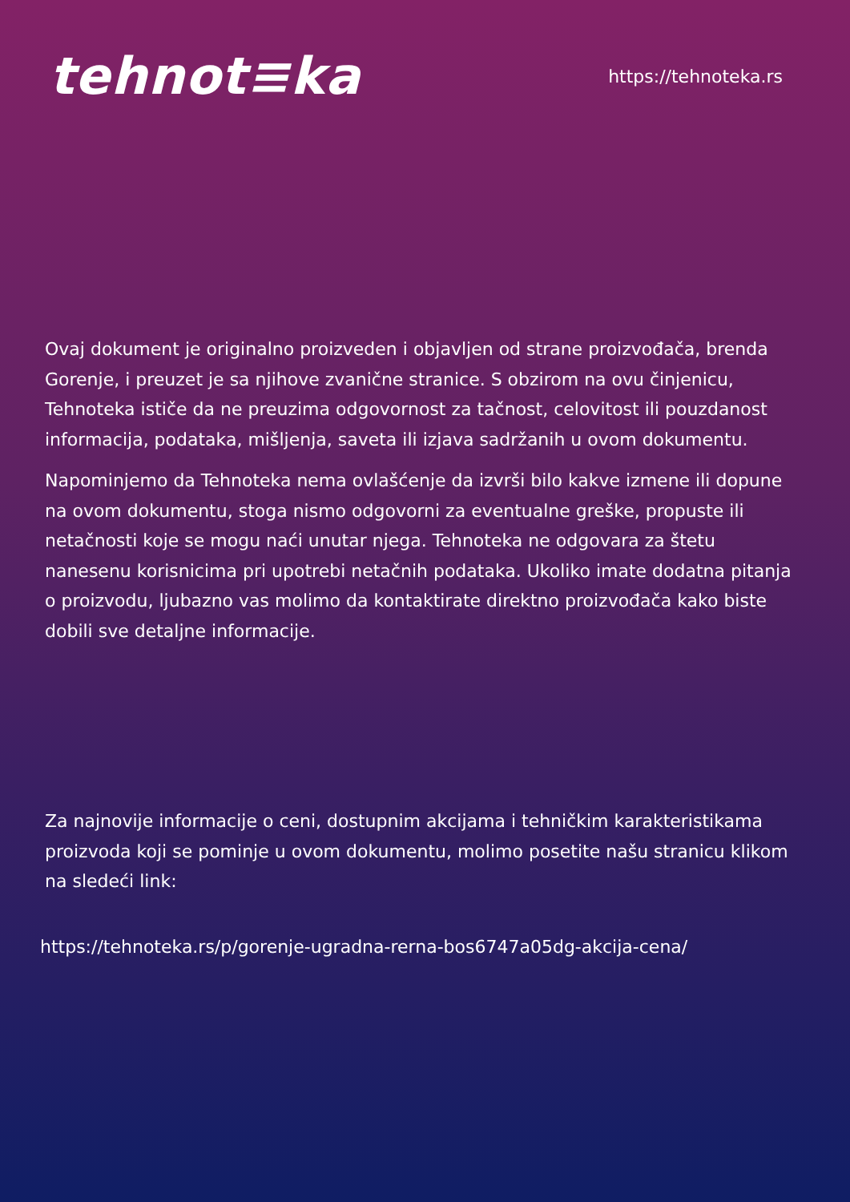tehnot≡ka
https://tehnoteka.rs
Ovaj dokument je originalno proizveden i objavljen od strane proizvođača, brenda Gorenje, i preuzet je sa njihove zvanične stranice. S obzirom na ovu činjenicu, Tehnoteka ističe da ne preuzima odgovornost za tačnost, celovitost ili pouzdanost informacija, podataka, mišljenja, saveta ili izjava sadržanih u ovom dokumentu.
Napominjemo da Tehnoteka nema ovlašćenje da izvrši bilo kakve izmene ili dopune na ovom dokumentu, stoga nismo odgovorni za eventualne greške, propuste ili netačnosti koje se mogu naći unutar njega. Tehnoteka ne odgovara za štetu nanesenu korisnicima pri upotrebi netačnih podataka. Ukoliko imate dodatna pitanja o proizvodu, ljubazno vas molimo da kontaktirate direktno proizvođača kako biste dobili sve detaljne informacije.
Za najnovije informacije o ceni, dostupnim akcijama i tehničkim karakteristikama proizvoda koji se pominje u ovom dokumentu, molimo posetite našu stranicu klikom na sledeći link:
https://tehnoteka.rs/p/gorenje-ugradna-rerna-bos6747a05dg-akcija-cena/